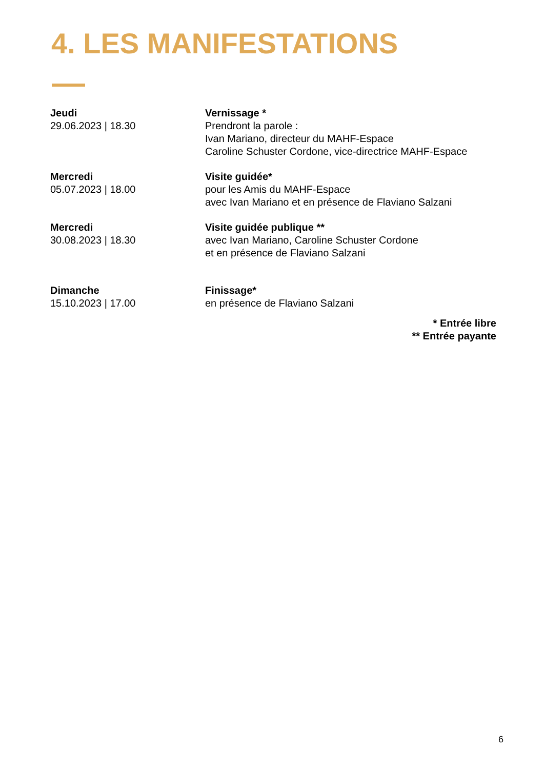4. LES MANIFESTATIONS
Jeudi
29.06.2023 | 18.30
Vernissage *
Prendront la parole :
Ivan Mariano, directeur du MAHF-Espace
Caroline Schuster Cordone, vice-directrice MAHF-Espace
Mercredi
05.07.2023 | 18.00
Visite guidée*
pour les Amis du MAHF-Espace
avec Ivan Mariano et en présence de Flaviano Salzani
Mercredi
30.08.2023 | 18.30
Visite guidée publique **
avec Ivan Mariano, Caroline Schuster Cordone
et en présence de Flaviano Salzani
Dimanche
15.10.2023 | 17.00
Finissage*
en présence de Flaviano Salzani
* Entrée libre
** Entrée payante
6